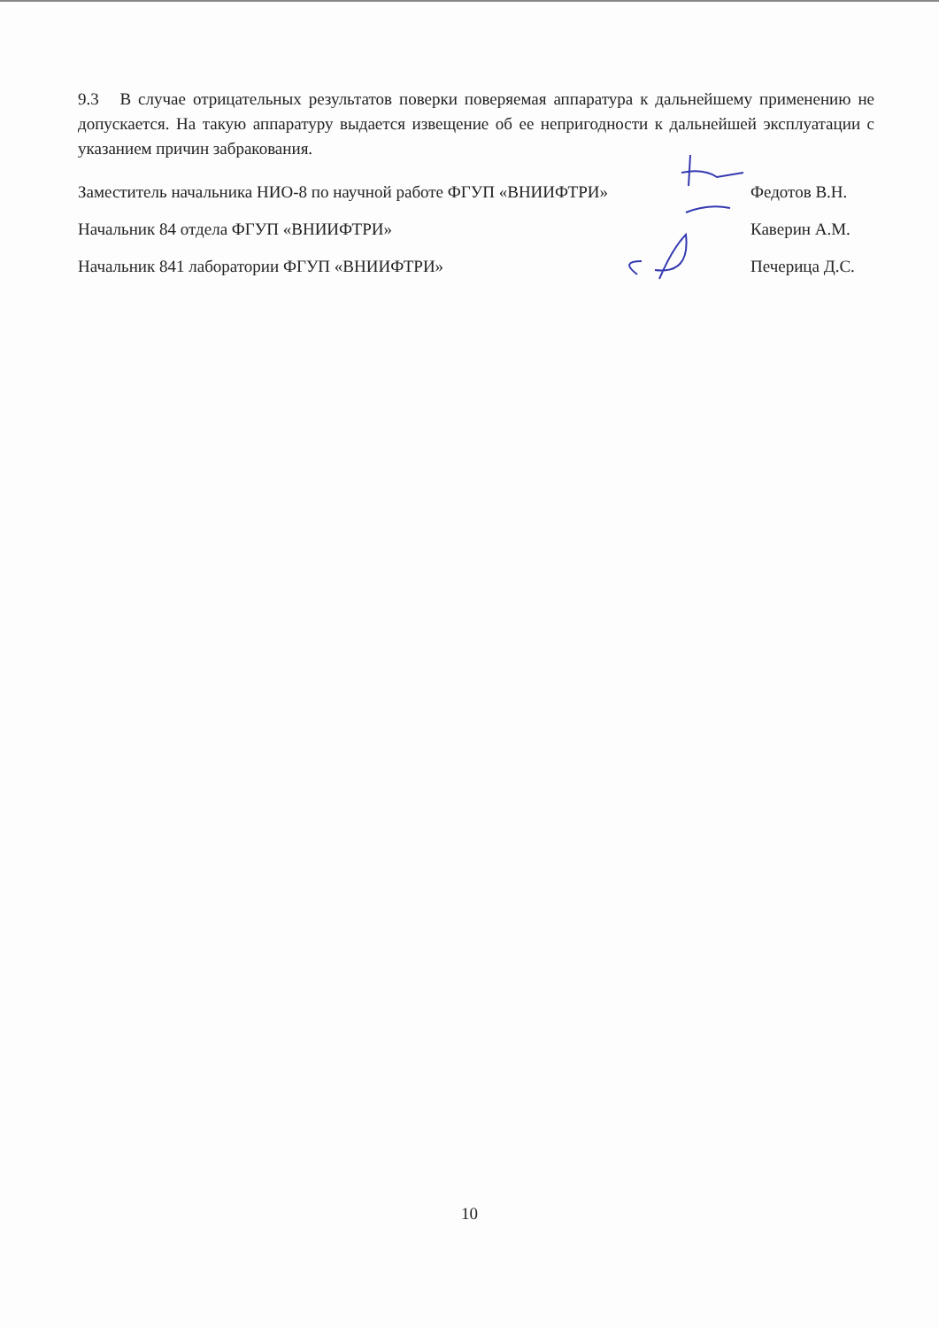9.3 В случае отрицательных результатов поверки поверяемая аппаратура к дальнейшему применению не допускается. На такую аппаратуру выдается извещение об ее непригодности к дальнейшей эксплуатации с указанием причин забракования.
Заместитель начальника НИО-8 по научной работе ФГУП «ВНИИФТРИ» Федотов В.Н.
Начальник 84 отдела ФГУП «ВНИИФТРИ» Каверин А.М.
Начальник 841 лаборатории ФГУП «ВНИИФТРИ» Печерица Д.С.
10